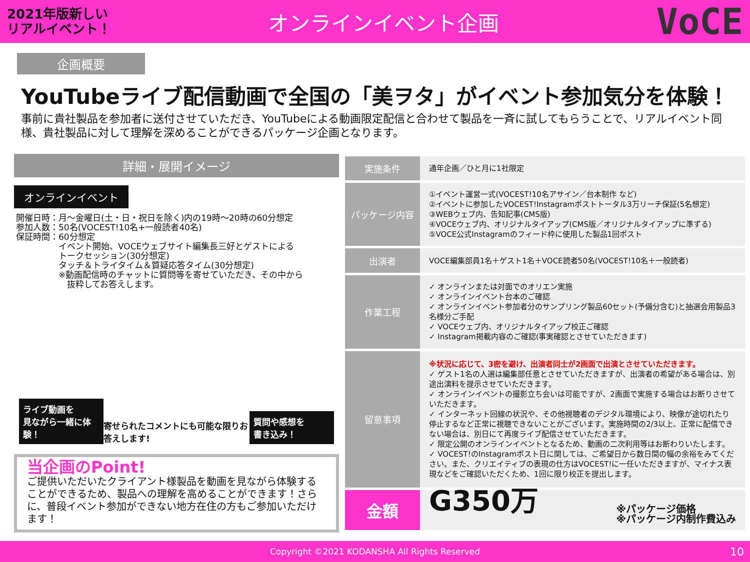2021年版新しい
リアルイベント！
オンラインイベント企画
VoCE
企画概要
YouTubeライブ配信動画で全国の「美ヲタ」がイベント参加気分を体験！
事前に貴社製品を参加者に送付させていただき、YouTubeによる動画限定配信と合わせて製品を一斉に試してもらうことで、リアルイベント同様、貴社製品に対して理解を深めることができるパッケージ企画となります。
詳細・展開イメージ
オンラインイベント
開催日時：月～金曜日(土・日・祝日を除く)内の19時～20時の60分想定
参加人数：50名(VOCEST!10名+一般読者40名)
保証時間：60分想定
　　　　　イベント開始、VOCEウェブサイト編集長三好とゲストによる
　　　　　トークセッション(30分想定)
　　　　　タッチ＆トライタイム＆質疑応答タイム(30分想定)
　　　　　※動画配信時のチャットに質問等を寄せていただき、その中から
　　　　　　抜粋してお答えします。
ライブ動画を
見ながら一緒に体験！
寄せられたコメントにも可能な限りお答えします!
質問や感想を
書き込み！
当企画のPoint!
ご提供いただいたクライアント様製品を動画を見ながら体験することができるため、製品への理解を高めることができます！さらに、普段イベント参加ができない地方在住の方もご参加いただけます！
| 実施条件 | 通年企画／ひと月に1社限定 |
| パッケージ内容 | ①イベント運営一式(VOCEST!10名アサイン／台本制作 など) ②イベントに参加したVOCEST!Instagramポストトータル3万リーチ保証(5名想定) ③WEBウェブ内、告知記事(CMS版) ④VOCEウェブ内、オリジナルタイアップ(CMS版／オリジナルタイアップに準ずる) ⑤VOCE公式Instagramのフィード枠に使用した製品1回ポスト |
| 出演者 | VOCE編集部員1名＋ゲスト1名＋VOCE読者50名(VOCEST!10名＋一般読者) |
| 作業工程 | ✓ オンラインまたは対面でのオリエン実施 ✓ オンラインイベント台本のご確認 ✓ オンラインイベント参加者分のサンプリング製品60セット(予備分含む)と抽選会用製品3名様分ご手配 ✓ VOCEウェブ内、オリジナルタイアップ校正ご確認 ✓ Instagram掲載内容のご確認(事実確認とさせていただきます) |
| 留意事項 | ※状況に応じて、3密を避け、出演者同士が2画面で出演とさせていただきます。 ✓ ゲスト1名の人選は編集部任意とさせていただきますが、出演者の希望がある場合は、別途出演料を提示させていただきます。 ✓ オンラインイベントの撮影立ち会いは可能ですが、2画面で実施する場合はお断りさせていただきます。 ✓ インターネット回線の状況や、その他視聴者のデジタル環境により、映像が途切れたり停止するなど正常に視聴できないことがございます。実施時間の2/3以上、正常に配信できない場合は、別日にて再度ライブ配信させていただきます。 ✓ 限定公開のオンラインイベントとなるため、動画の二次利用等はお断わりいたします。 ✓ VOCEST!のInstagramポスト日に関しては、ご希望日から数日間の幅の余裕をみてください。また、クリエイティブの表現の仕方はVOCEST!に一任いただきますが、マイナス表現などをご確認いただくため、1回に限り校正を提出します。 |
| 金額 | G350万 ※パッケージ価格 ※パッケージ内制作費込み |
Copyright ©2021 KODANSHA All Rights Reserved 10